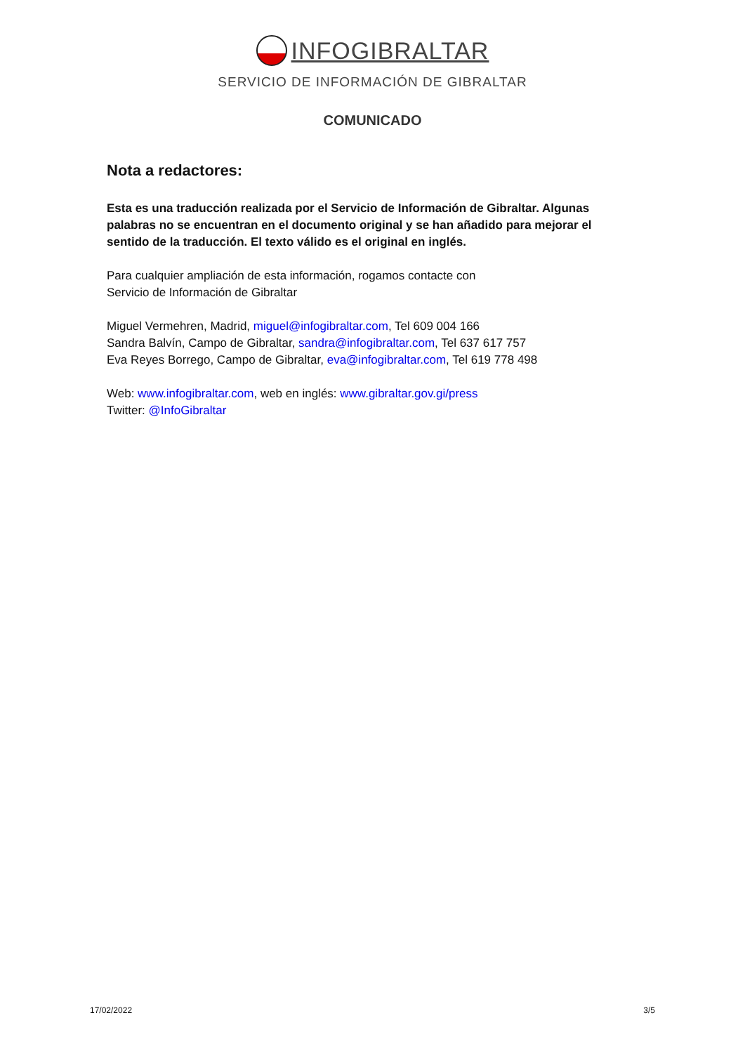INFOGIBRALTAR
SERVICIO DE INFORMACIÓN DE GIBRALTAR
COMUNICADO
Nota a redactores:
Esta es una traducción realizada por el Servicio de Información de Gibraltar. Algunas palabras no se encuentran en el documento original y se han añadido para mejorar el sentido de la traducción. El texto válido es el original en inglés.
Para cualquier ampliación de esta información, rogamos contacte con
Servicio de Información de Gibraltar
Miguel Vermehren, Madrid, miguel@infogibraltar.com, Tel 609 004 166
Sandra Balvín, Campo de Gibraltar, sandra@infogibraltar.com, Tel 637 617 757
Eva Reyes Borrego, Campo de Gibraltar, eva@infogibraltar.com, Tel 619 778 498
Web: www.infogibraltar.com, web en inglés: www.gibraltar.gov.gi/press
Twitter: @InfoGibraltar
17/02/2022 3/5